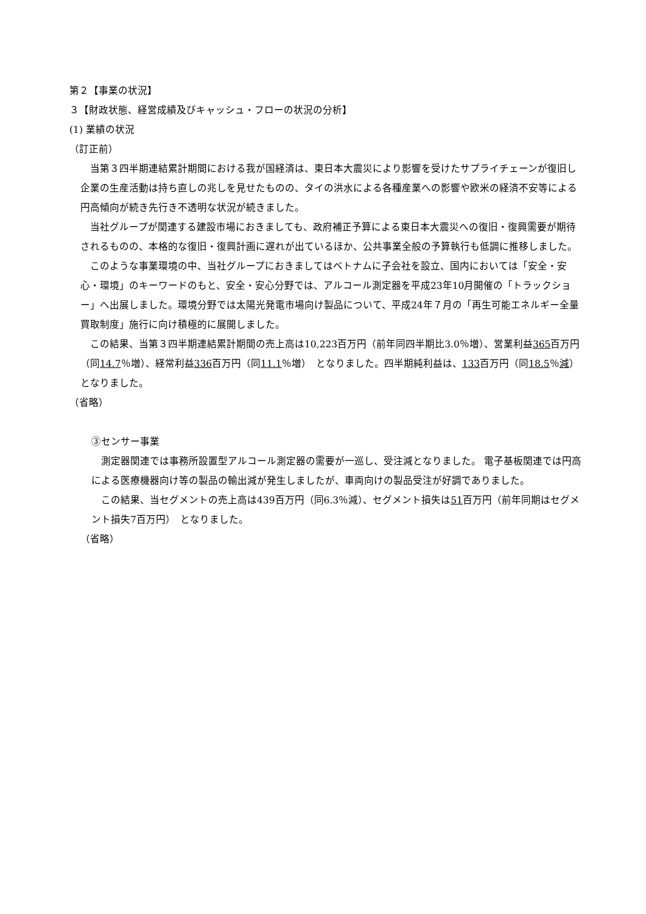第２【事業の状況】
３【財政状態、経営成績及びキャッシュ・フローの状況の分析】
(1) 業績の状況
（訂正前）
　当第３四半期連結累計期間における我が国経済は、東日本大震災により影響を受けたサプライチェーンが復旧し企業の生産活動は持ち直しの兆しを見せたものの、タイの洪水による各種産業への影響や欧米の経済不安等による円高傾向が続き先行き不透明な状況が続きました。
　当社グループが関連する建設市場におきましても、政府補正予算による東日本大震災への復旧・復興需要が期待されるものの、本格的な復旧・復興計画に遅れが出ているほか、公共事業全般の予算執行も低調に推移しました。
　このような事業環境の中、当社グループにおきましてはベトナムに子会社を設立、国内においては「安全・安心・環境」のキーワードのもと、安全・安心分野では、アルコール測定器を平成23年10月開催の「トラックショー」へ出展しました。環境分野では太陽光発電市場向け製品について、平成24年７月の「再生可能エネルギー全量買取制度」施行に向け積極的に展開しました。
　この結果、当第３四半期連結累計期間の売上高は10,223百万円（前年同四半期比3.0％増）、営業利益365百万円（同14.7％増）、経常利益336百万円（同11.1％増）　となりました。四半期純利益は、133百万円（同18.5％減）　となりました。
（省略）
③センサー事業
　測定器関連では事務所設置型アルコール測定器の需要が一巡し、受注減となりました。 電子基板関連では円高による医療機器向け等の製品の輸出減が発生しましたが、車両向けの製品受注が好調でありました。
　この結果、当セグメントの売上高は439百万円（同6.3％減）、セグメント損失は51百万円（前年同期はセグメント損失7百万円）　となりました。
（省略）